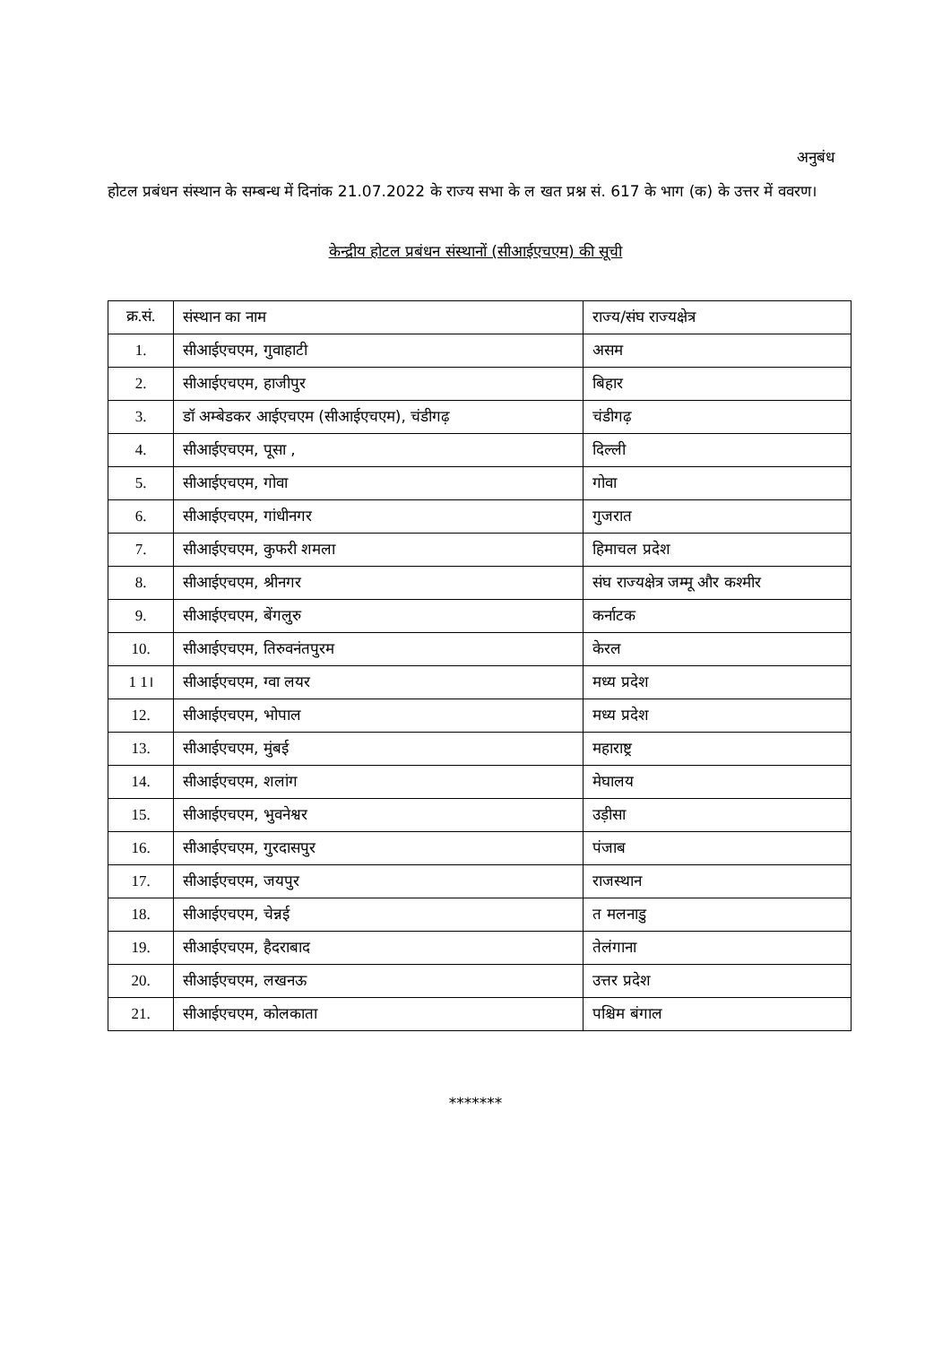अनुबंध
होटल प्रबंधन संस्थान के सम्बन्ध में दिनांक 21.07.2022 के राज्य सभा के ल खत प्रश्न सं. 617 के भाग (क) के उत्तर में ववरण।
केन्द्रीय होटल प्रबंधन संस्थानों (सीआईएचएम) की सूची
| क्र.सं. | संस्थान का नाम | राज्य/संघ राज्यक्षेत्र |
| 1. | सीआईएचएम, गुवाहाटी | असम |
| 2. | सीआईएचएम, हाजीपुर | बिहार |
| 3. | डॉ अम्बेडकर आईएचएम (सीआईएचएम), चंडीगढ़ | चंडीगढ़ |
| 4. | सीआईएचएम, पूसा , | दिल्ली |
| 5. | सीआईएचएम, गोवा | गोवा |
| 6. | सीआईएचएम, गांधीनगर | गुजरात |
| 7. | सीआईएचएम, कुफरी शमला | हिमाचल प्रदेश |
| 8. | सीआईएचएम, श्रीनगर | संघ राज्यक्षेत्र जम्मू और कश्मीर |
| 9. | सीआईएचएम, बेंगलुरु | कर्नाटक |
| 10. | सीआईएचएम, तिरुवनंतपुरम | केरल |
| 1 1। | सीआईएचएम, ग्वा लयर | मध्य प्रदेश |
| 12. | सीआईएचएम, भोपाल | मध्य प्रदेश |
| 13. | सीआईएचएम, मुंबई | महाराष्ट्र |
| 14. | सीआईएचएम, शलांग | मेघालय |
| 15. | सीआईएचएम, भुवनेश्वर | उड़ीसा |
| 16. | सीआईएचएम, गुरदासपुर | पंजाब |
| 17. | सीआईएचएम, जयपुर | राजस्थान |
| 18. | सीआईएचएम, चेन्नई | त मलनाडु |
| 19. | सीआईएचएम, हैदराबाद | तेलंगाना |
| 20. | सीआईएचएम, लखनऊ | उत्तर प्रदेश |
| 21. | सीआईएचएम, कोलकाता | पश्चिम बंगाल |
*******